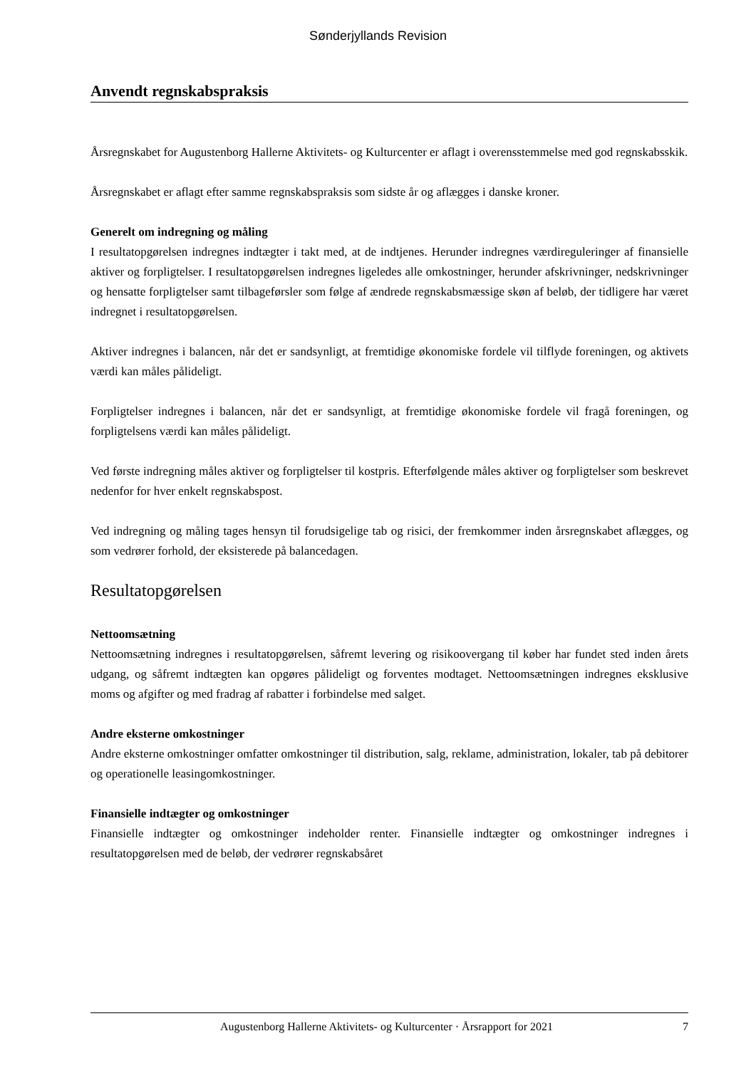Sønderjyllands Revision
Anvendt regnskabspraksis
Årsregnskabet for Augustenborg Hallerne Aktivitets- og Kulturcenter er aflagt i overensstemmelse med god regnskabsskik.
Årsregnskabet er aflagt efter samme regnskabspraksis som sidste år og aflægges i danske kroner.
Generelt om indregning og måling
I resultatopgørelsen indregnes indtægter i takt med, at de indtjenes. Herunder indregnes værdireguleringer af finansielle aktiver og forpligtelser. I resultatopgørelsen indregnes ligeledes alle omkostninger, herunder afskrivninger, nedskrivninger og hensatte forpligtelser samt tilbageførsler som følge af ændrede regnskabsmæssige skøn af beløb, der tidligere har været indregnet i resultatopgørelsen.
Aktiver indregnes i balancen, når det er sandsynligt, at fremtidige økonomiske fordele vil tilflyde foreningen, og aktivets værdi kan måles pålideligt.
Forpligtelser indregnes i balancen, når det er sandsynligt, at fremtidige økonomiske fordele vil fragå foreningen, og forpligtelsens værdi kan måles pålideligt.
Ved første indregning måles aktiver og forpligtelser til kostpris. Efterfølgende måles aktiver og forpligtelser som beskrevet nedenfor for hver enkelt regnskabspost.
Ved indregning og måling tages hensyn til forudsigelige tab og risici, der fremkommer inden årsregnskabet aflægges, og som vedrører forhold, der eksisterede på balancedagen.
Resultatopgørelsen
Nettoomsætning
Nettoomsætning indregnes i resultatopgørelsen, såfremt levering og risikoovergang til køber har fundet sted inden årets udgang, og såfremt indtægten kan opgøres pålideligt og forventes modtaget. Nettoomsætningen indregnes eksklusive moms og afgifter og med fradrag af rabatter i forbindelse med salget.
Andre eksterne omkostninger
Andre eksterne omkostninger omfatter omkostninger til distribution, salg, reklame, administration, lokaler, tab på debitorer og operationelle leasingomkostninger.
Finansielle indtægter og omkostninger
Finansielle indtægter og omkostninger indeholder renter. Finansielle indtægter og omkostninger indregnes i resultatopgørelsen med de beløb, der vedrører regnskabsåret
Augustenborg Hallerne Aktivitets- og Kulturcenter · Årsrapport for 2021 7